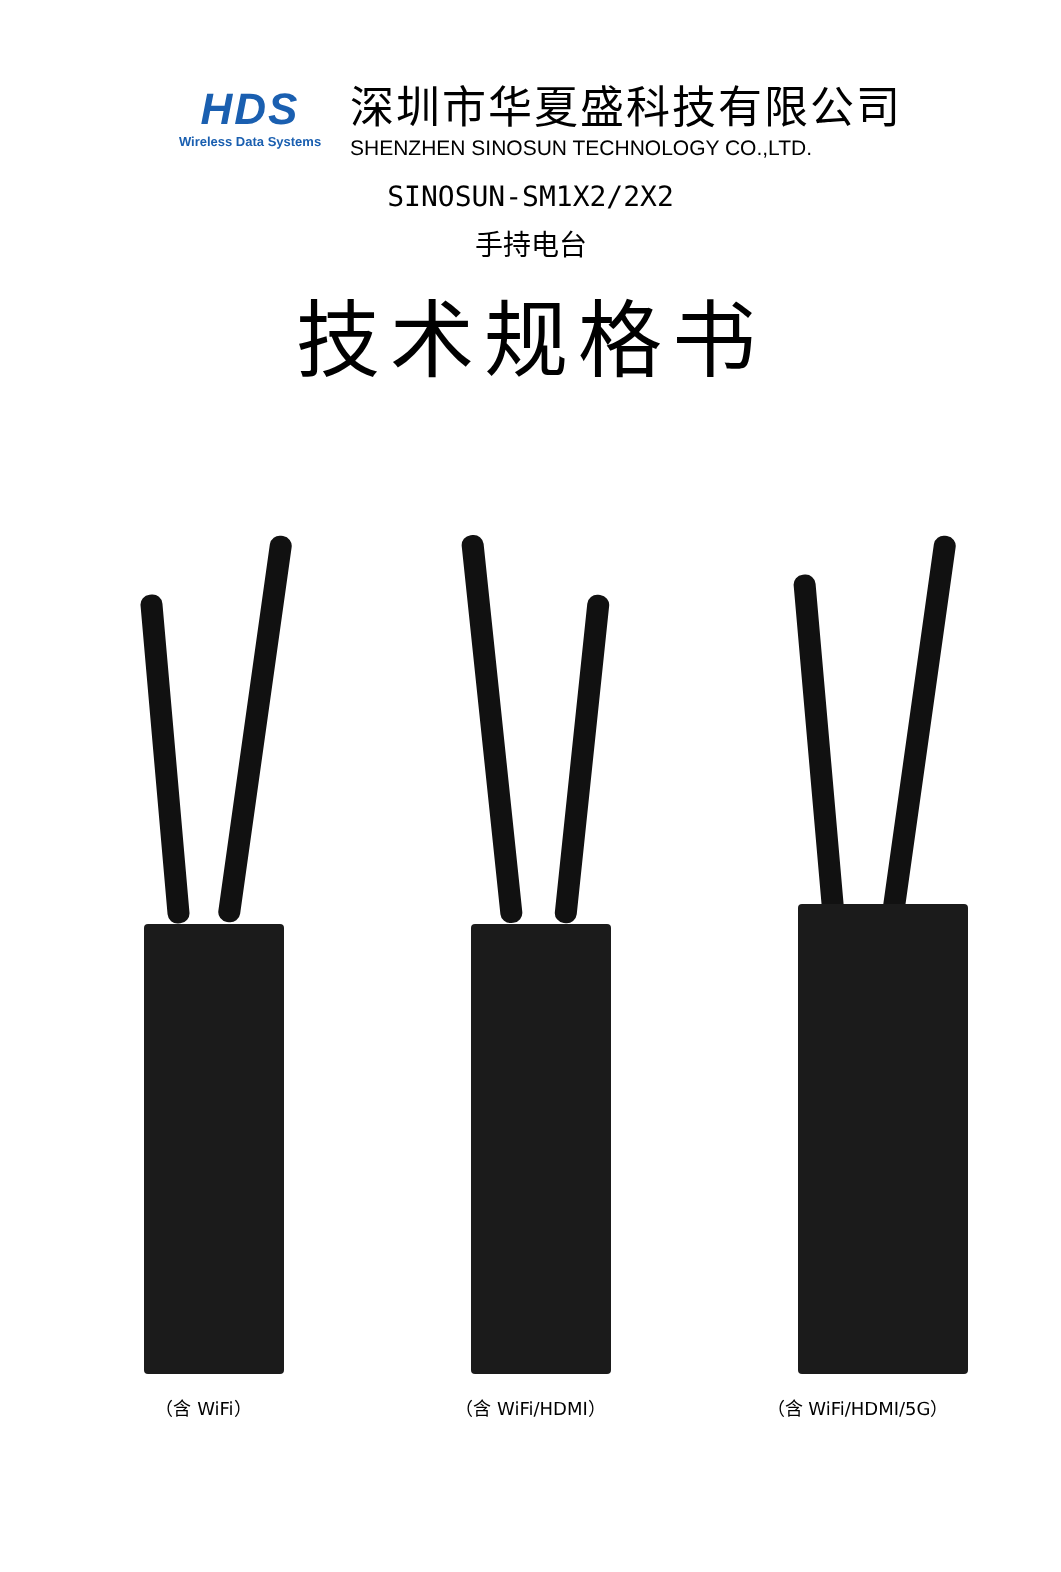HDS
Wireless Data Systems
深圳市华夏盛科技有限公司
SHENZHEN SINOSUN TECHNOLOGY CO.,LTD.
SINOSUN-SM1X2/2X2
手持电台
技术规格书
（含 WiFi） （含 WiFi/HDMI） （含 WiFi/HDMI/5G）